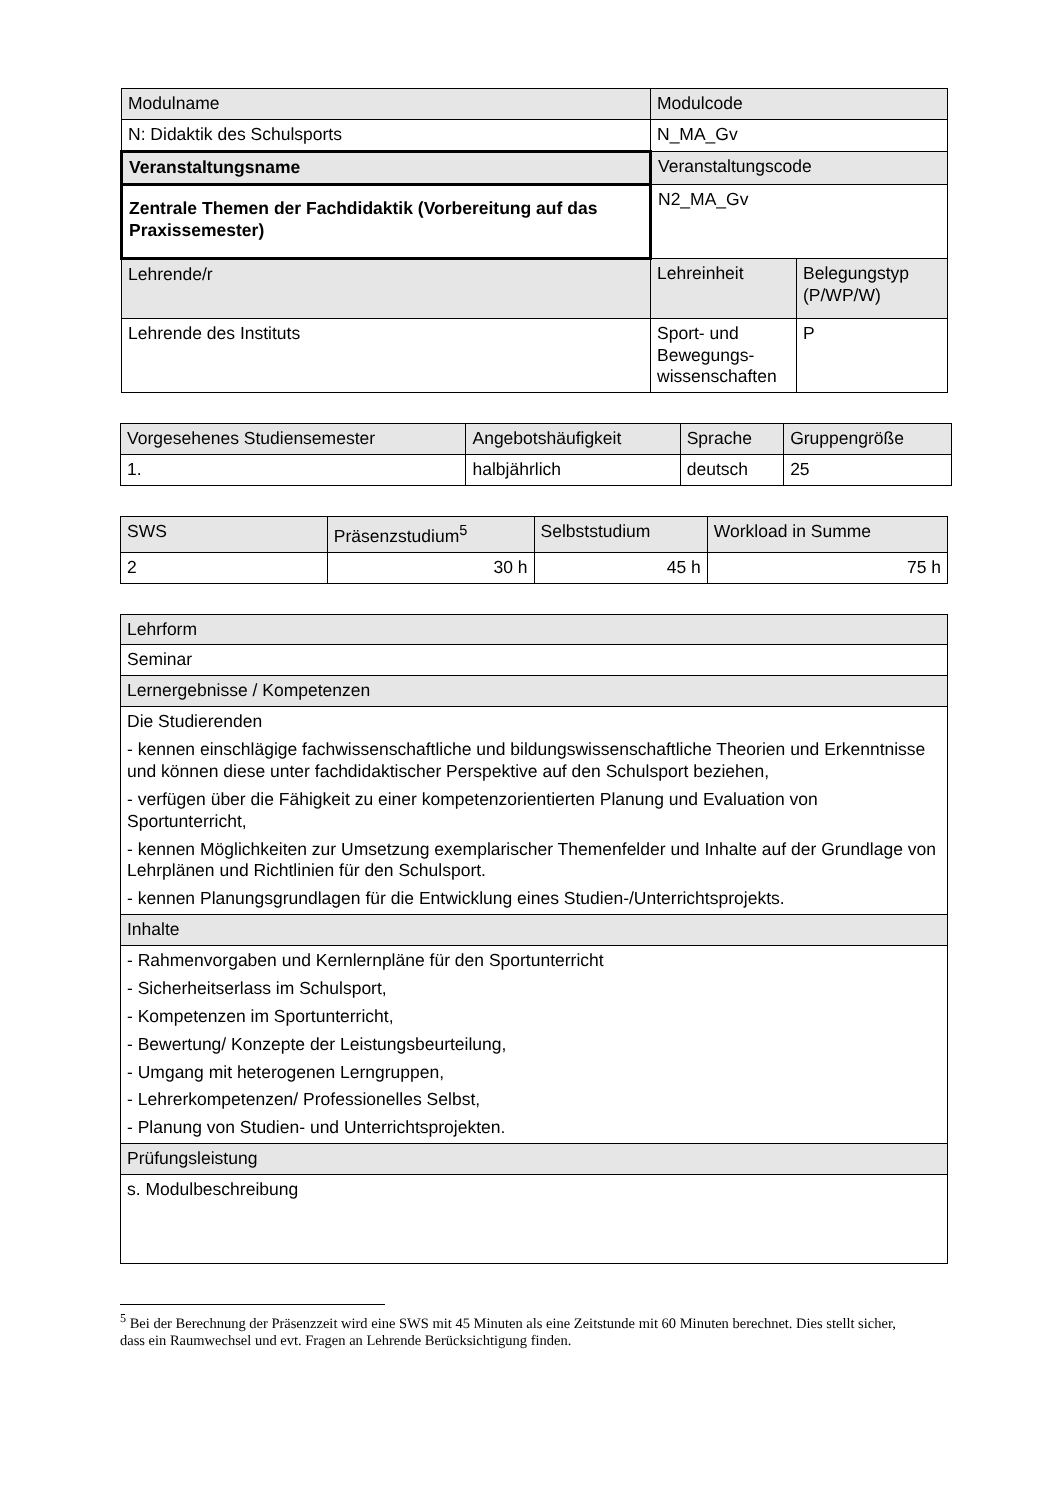| Modulname | Modulcode | |
| N: Didaktik des Schulsports | N_MA_Gv | |
| Veranstaltungsname | Veranstaltungscode | |
| Zentrale Themen der Fachdidaktik (Vorbereitung auf das Praxissemester) | N2_MA_Gv | |
| Lehrende/r | Lehreinheit | Belegungstyp (P/WP/W) |
| Lehrende des Instituts | Sport- und Bewegungs-wissenschaften | P |
| Vorgesehenes Studiensemester | Angebotshäufigkeit | Sprache | Gruppengröße |
| 1. | halbjährlich | deutsch | 25 |
| SWS | Präsenzstudium<sup>5</sup> | Selbststudium | Workload in Summe |
| 2 | 30 h | 45 h | 75 h |
| Lehrform |
| Seminar |
| Lernergebnisse / Kompetenzen |
| Die Studierenden - kennen einschlägige fachwissenschaftliche und bildungswissenschaftliche Theorien und Erkenntnisse und können diese unter fachdidaktischer Perspektive auf den Schulsport beziehen, - verfügen über die Fähigkeit zu einer kompetenzorientierten Planung und Evaluation von Sportunterricht, - kennen Möglichkeiten zur Umsetzung exemplarischer Themenfelder und Inhalte auf der Grundlage von Lehrplänen und Richtlinien für den Schulsport. - kennen Planungsgrundlagen für die Entwicklung eines Studien-/Unterrichtsprojekts. |
| Inhalte |
| - Rahmenvorgaben und Kernlernpläne für den Sportunterricht - Sicherheitserlass im Schulsport, - Kompetenzen im Sportunterricht, - Bewertung/ Konzepte der Leistungsbeurteilung, - Umgang mit heterogenen Lerngruppen, - Lehrerkompetenzen/ Professionelles Selbst, - Planung von Studien- und Unterrichtsprojekten. |
| Prüfungsleistung |
| s. Modulbeschreibung |
<sup>5</sup> Bei der Berechnung der Präsenzzeit wird eine SWS mit 45 Minuten als eine Zeitstunde mit 60 Minuten berechnet. Dies stellt sicher, dass ein Raumwechsel und evt. Fragen an Lehrende Berücksichtigung finden.